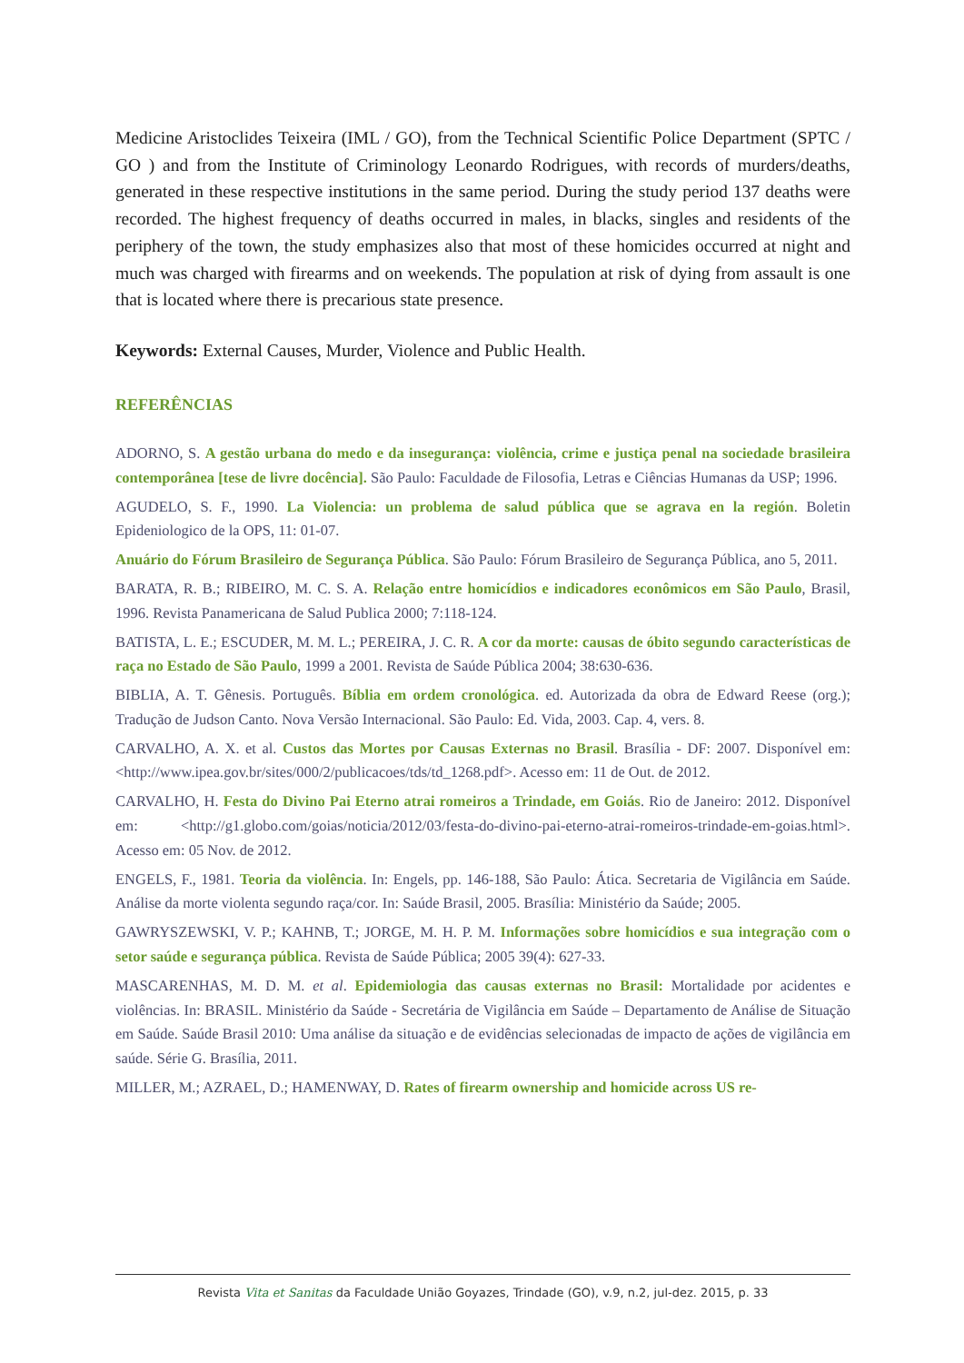Medicine Aristoclides Teixeira (IML / GO), from the Technical Scientific Police Department (SPTC / GO ) and from the Institute of Criminology Leonardo Rodrigues, with records of murders/deaths, generated in these respective institutions in the same period. During the study period 137 deaths were recorded. The highest frequency of deaths occurred in males, in blacks, singles and residents of the periphery of the town, the study emphasizes also that most of these homicides occurred at night and much was charged with firearms and on weekends. The population at risk of dying from assault is one that is located where there is precarious state presence.
Keywords: External Causes, Murder, Violence and Public Health.
REFERÊNCIAS
ADORNO, S. A gestão urbana do medo e da insegurança: violência, crime e justiça penal na sociedade brasileira contemporânea [tese de livre docência]. São Paulo: Faculdade de Filosofia, Letras e Ciências Humanas da USP; 1996.
AGUDELO, S. F., 1990. La Violencia: un problema de salud pública que se agrava en la región. Boletin Epideniologico de la OPS, 11: 01-07.
Anuário do Fórum Brasileiro de Segurança Pública. São Paulo: Fórum Brasileiro de Segurança Pública, ano 5, 2011.
BARATA, R. B.; RIBEIRO, M. C. S. A. Relação entre homicídios e indicadores econômicos em São Paulo, Brasil, 1996. Revista Panamericana de Salud Publica 2000; 7:118-124.
BATISTA, L. E.; ESCUDER, M. M. L.; PEREIRA, J. C. R. A cor da morte: causas de óbito segundo características de raça no Estado de São Paulo, 1999 a 2001. Revista de Saúde Pública 2004; 38:630-636.
BIBLIA, A. T. Gênesis. Português. Bíblia em ordem cronológica. ed. Autorizada da obra de Edward Reese (org.); Tradução de Judson Canto. Nova Versão Internacional. São Paulo: Ed. Vida, 2003. Cap. 4, vers. 8.
CARVALHO, A. X. et al. Custos das Mortes por Causas Externas no Brasil. Brasília - DF: 2007. Disponível em: <http://www.ipea.gov.br/sites/000/2/publicacoes/tds/td_1268.pdf>. Acesso em: 11 de Out. de 2012.
CARVALHO, H. Festa do Divino Pai Eterno atrai romeiros a Trindade, em Goiás. Rio de Janeiro: 2012. Disponível em: <http://g1.globo.com/goias/noticia/2012/03/festa-do-divino-pai-eterno-atrai-romeiros-trindade-em-goias.html>. Acesso em: 05 Nov. de 2012.
ENGELS, F., 1981. Teoria da violência. In: Engels, pp. 146-188, São Paulo: Ática. Secretaria de Vigilância em Saúde. Análise da morte violenta segundo raça/cor. In: Saúde Brasil, 2005. Brasília: Ministério da Saúde; 2005.
GAWRYSZEWSKI, V. P.; KAHNB, T.; JORGE, M. H. P. M. Informações sobre homicídios e sua integração com o setor saúde e segurança pública. Revista de Saúde Pública; 2005 39(4): 627-33.
MASCARENHAS, M. D. M. et al. Epidemiologia das causas externas no Brasil: Mortalidade por acidentes e violências. In: BRASIL. Ministério da Saúde - Secretária de Vigilância em Saúde – Departamento de Análise de Situação em Saúde. Saúde Brasil 2010: Uma análise da situação e de evidências selecionadas de impacto de ações de vigilância em saúde. Série G. Brasília, 2011.
MILLER, M.; AZRAEL, D.; HAMENWAY, D. Rates of firearm ownership and homicide across US re-
Revista Vita et Sanitas da Faculdade União Goyazes, Trindade (GO), v.9, n.2, jul-dez. 2015, p. 33